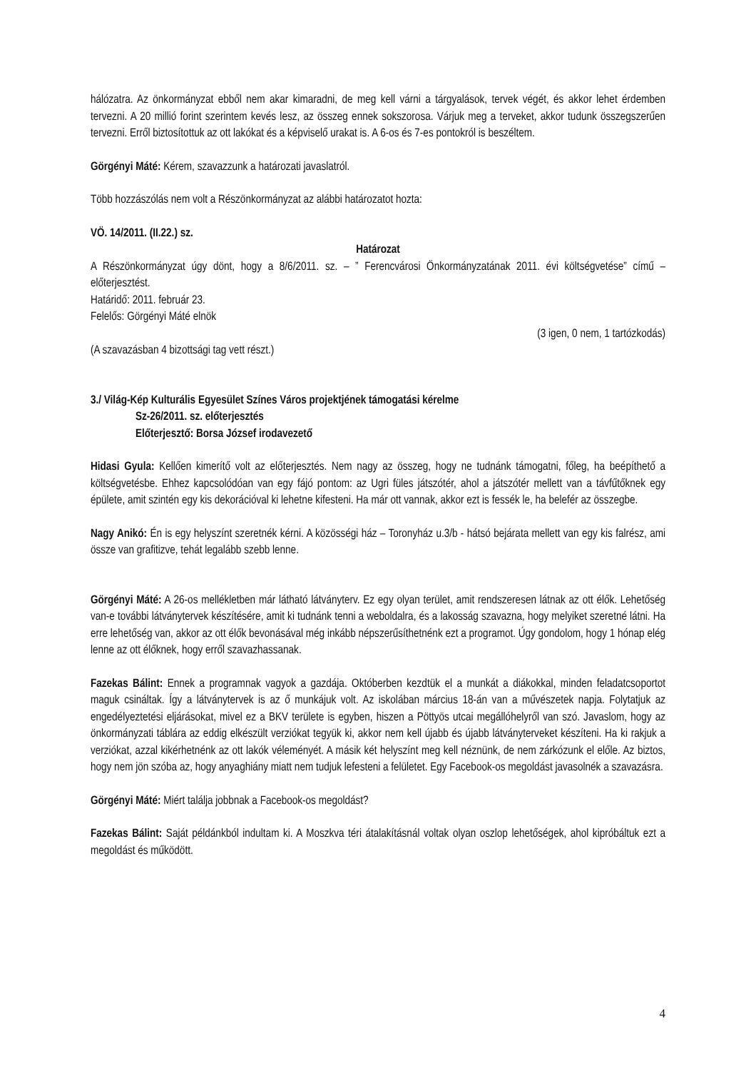hálózatra. Az önkormányzat ebből nem akar kimaradni, de meg kell várni a tárgyalások, tervek végét, és akkor lehet érdemben tervezni. A 20 millió forint szerintem kevés lesz, az összeg ennek sokszorosa. Várjuk meg a terveket, akkor tudunk összegszerűen tervezni. Erről biztosítottuk az ott lakókat és a képviselő urakat is. A 6-os és 7-es pontokról is beszéltem.
Görgényi Máté: Kérem, szavazzunk a határozati javaslatról.
Több hozzászólás nem volt a Részönkormányzat az alábbi határozatot hozta:
VÖ. 14/2011. (II.22.) sz.
Határozat
A Részönkormányzat úgy dönt, hogy a 8/6/2011. sz. – ” Ferencvárosi Önkormányzatának 2011. évi költségvetése” című – előterjesztést.
Határidő: 2011. február 23.
Felelős: Görgényi Máté elnök
(3 igen, 0 nem, 1 tartózkodás)
(A szavazásban 4 bizottsági tag vett részt.)
3./ Világ-Kép Kulturális Egyesület Színes Város projektjének támogatási kérelme
Sz-26/2011. sz. előterjesztés
Előterjesztő: Borsa József irodavezető
Hidasi Gyula: Kellően kimerítő volt az előterjesztés. Nem nagy az összeg, hogy ne tudnánk támogatni, főleg, ha beépíthető a költségvetésbe. Ehhez kapcsolódóan van egy fájó pontom: az Ugri füles játszótér, ahol a játszótér mellett van a távfűtőknek egy épülete, amit szintén egy kis dekorációval ki lehetne kifesteni. Ha már ott vannak, akkor ezt is fessék le, ha belefér az összegbe.
Nagy Anikó: Én is egy helyszínt szeretnék kérni. A közösségi ház – Toronyház u.3/b - hátsó bejárata mellett van egy kis falrész, ami össze van grafitizve, tehát legalább szebb lenne.
Görgényi Máté: A 26-os mellékletben már látható látványterv. Ez egy olyan terület, amit rendszeresen látnak az ott élők. Lehetőség van-e további látványtervek készítésére, amit ki tudnánk tenni a weboldalra, és a lakosság szavazna, hogy melyiket szeretné látni. Ha erre lehetőség van, akkor az ott élők bevonásával még inkább népszerűsíthetnénk ezt a programot. Úgy gondolom, hogy 1 hónap elég lenne az ott élőknek, hogy erről szavazhassanak.
Fazekas Bálint: Ennek a programnak vagyok a gazdája. Októberben kezdtük el a munkát a diákokkal, minden feladatcsoportot maguk csináltak. Így a látványtervek is az ő munkájuk volt. Az iskolában március 18-án van a művészetek napja. Folytatjuk az engedélyeztetési eljárásokat, mivel ez a BKV területe is egyben, hiszen a Pöttyös utcai megállóhelyről van szó. Javaslom, hogy az önkormányzati táblára az eddig elkészült verziókat tegyük ki, akkor nem kell újabb és újabb látványterveket készíteni. Ha ki rakjuk a verziókat, azzal kikérhetnénk az ott lakók véleményét. A másik két helyszínt meg kell néznünk, de nem zárkózunk el előle. Az biztos, hogy nem jön szóba az, hogy anyaghiány miatt nem tudjuk lefesteni a felületet. Egy Facebook-os megoldást javasolnék a szavazásra.
Görgényi Máté: Miért találja jobbnak a Facebook-os megoldást?
Fazekas Bálint: Saját példánkból indultam ki. A Moszkva téri átalakításnál voltak olyan oszlop lehetőségek, ahol kipróbáltuk ezt a megoldást és működött.
4